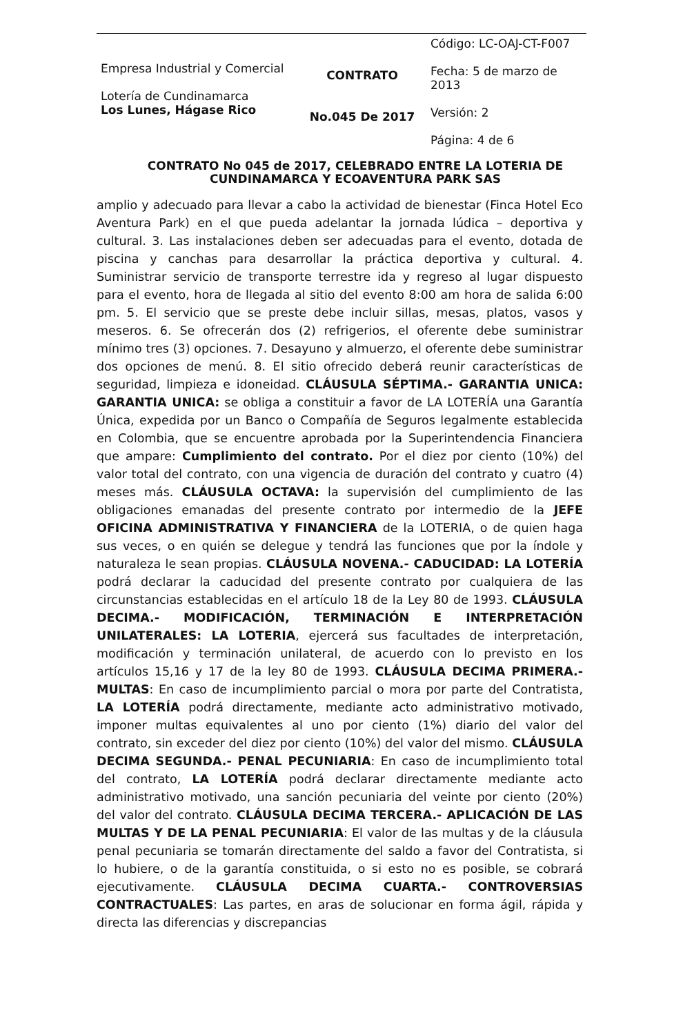| Empresa Industrial y Comercial Lotería de Cundinamarca Los Lunes, Hágase Rico | CONTRATO No.045 De 2017 | Código: LC-OAJ-CT-F007 Fecha: 5 de marzo de 2013 Versión: 2 Página: 4 de 6 |
CONTRATO No 045 de 2017, CELEBRADO ENTRE LA LOTERIA DE CUNDINAMARCA Y ECOAVENTURA PARK SAS
amplio y adecuado para llevar a cabo la actividad de bienestar (Finca Hotel Eco Aventura Park) en el que pueda adelantar la jornada lúdica – deportiva y cultural. 3. Las instalaciones deben ser adecuadas para el evento, dotada de piscina y canchas para desarrollar la práctica deportiva y cultural. 4. Suministrar servicio de transporte terrestre ida y regreso al lugar dispuesto para el evento, hora de llegada al sitio del evento 8:00 am hora de salida 6:00 pm. 5. El servicio que se preste debe incluir sillas, mesas, platos, vasos y meseros. 6. Se ofrecerán dos (2) refrigerios, el oferente debe suministrar mínimo tres (3) opciones. 7. Desayuno y almuerzo, el oferente debe suministrar dos opciones de menú. 8. El sitio ofrecido deberá reunir características de seguridad, limpieza e idoneidad. CLÁUSULA SÉPTIMA.- GARANTIA UNICA: GARANTIA UNICA: se obliga a constituir a favor de LA LOTERÍA una Garantía Única, expedida por un Banco o Compañía de Seguros legalmente establecida en Colombia, que se encuentre aprobada por la Superintendencia Financiera que ampare: Cumplimiento del contrato. Por el diez por ciento (10%) del valor total del contrato, con una vigencia de duración del contrato y cuatro (4) meses más. CLÁUSULA OCTAVA: la supervisión del cumplimiento de las obligaciones emanadas del presente contrato por intermedio de la JEFE OFICINA ADMINISTRATIVA Y FINANCIERA de la LOTERIA, o de quien haga sus veces, o en quién se delegue y tendrá las funciones que por la índole y naturaleza le sean propias. CLÁUSULA NOVENA.- CADUCIDAD: LA LOTERÍA podrá declarar la caducidad del presente contrato por cualquiera de las circunstancias establecidas en el artículo 18 de la Ley 80 de 1993. CLÁUSULA DECIMA.- MODIFICACIÓN, TERMINACIÓN E INTERPRETACIÓN UNILATERALES: LA LOTERIA, ejercerá sus facultades de interpretación, modificación y terminación unilateral, de acuerdo con lo previsto en los artículos 15,16 y 17 de la ley 80 de 1993. CLÁUSULA DECIMA PRIMERA.- MULTAS: En caso de incumplimiento parcial o mora por parte del Contratista, LA LOTERÍA podrá directamente, mediante acto administrativo motivado, imponer multas equivalentes al uno por ciento (1%) diario del valor del contrato, sin exceder del diez por ciento (10%) del valor del mismo. CLÁUSULA DECIMA SEGUNDA.- PENAL PECUNIARIA: En caso de incumplimiento total del contrato, LA LOTERÍA podrá declarar directamente mediante acto administrativo motivado, una sanción pecuniaria del veinte por ciento (20%) del valor del contrato. CLÁUSULA DECIMA TERCERA.- APLICACIÓN DE LAS MULTAS Y DE LA PENAL PECUNIARIA: El valor de las multas y de la cláusula penal pecuniaria se tomarán directamente del saldo a favor del Contratista, si lo hubiere, o de la garantía constituida, o si esto no es posible, se cobrará ejecutivamente. CLÁUSULA DECIMA CUARTA.- CONTROVERSIAS CONTRACTUALES: Las partes, en aras de solucionar en forma ágil, rápida y directa las diferencias y discrepancias